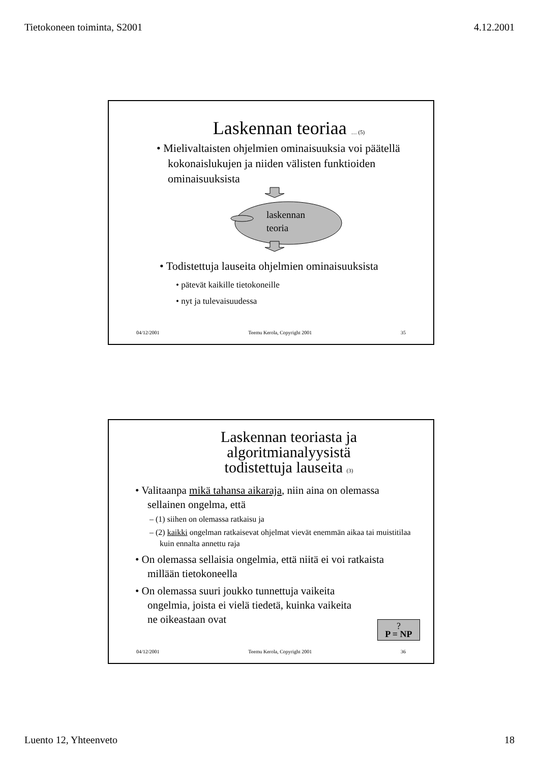Tietokoneen toiminta, S2001 4.12.2001
Laskennan teoriaa … (5)
• Mielivaltaisten ohjelmien ominaisuuksia voi päätellä kokonaislukujen ja niiden välisten funktioiden ominaisuuksista
laskennan
teoria
• Todistettuja lauseita ohjelmien ominaisuuksista
• pätevät kaikille tietokoneille
• nyt ja tulevaisuudessa
04/12/2001 Teemu Kerola, Copyright 2001 35
Laskennan teoriasta ja
algoritmianalyysistä
todistettuja lauseita (3)
• Valitaanpa mikä tahansa aikaraja, niin aina on olemassa sellainen ongelma, että
– (1) siihen on olemassa ratkaisu ja
– (2) kaikki ongelman ratkaisevat ohjelmat vievät enemmän aikaa tai muistitilaa kuin ennalta annettu raja
• On olemassa sellaisia ongelmia, että niitä ei voi ratkaista millään tietokoneella
• On olemassa suuri joukko tunnettuja vaikeita ongelmia, joista ei vielä tiedetä, kuinka vaikeita ne oikeastaan ovat
?
P = NP
04/12/2001 Teemu Kerola, Copyright 2001 36
Luento 12, Yhteenveto 18